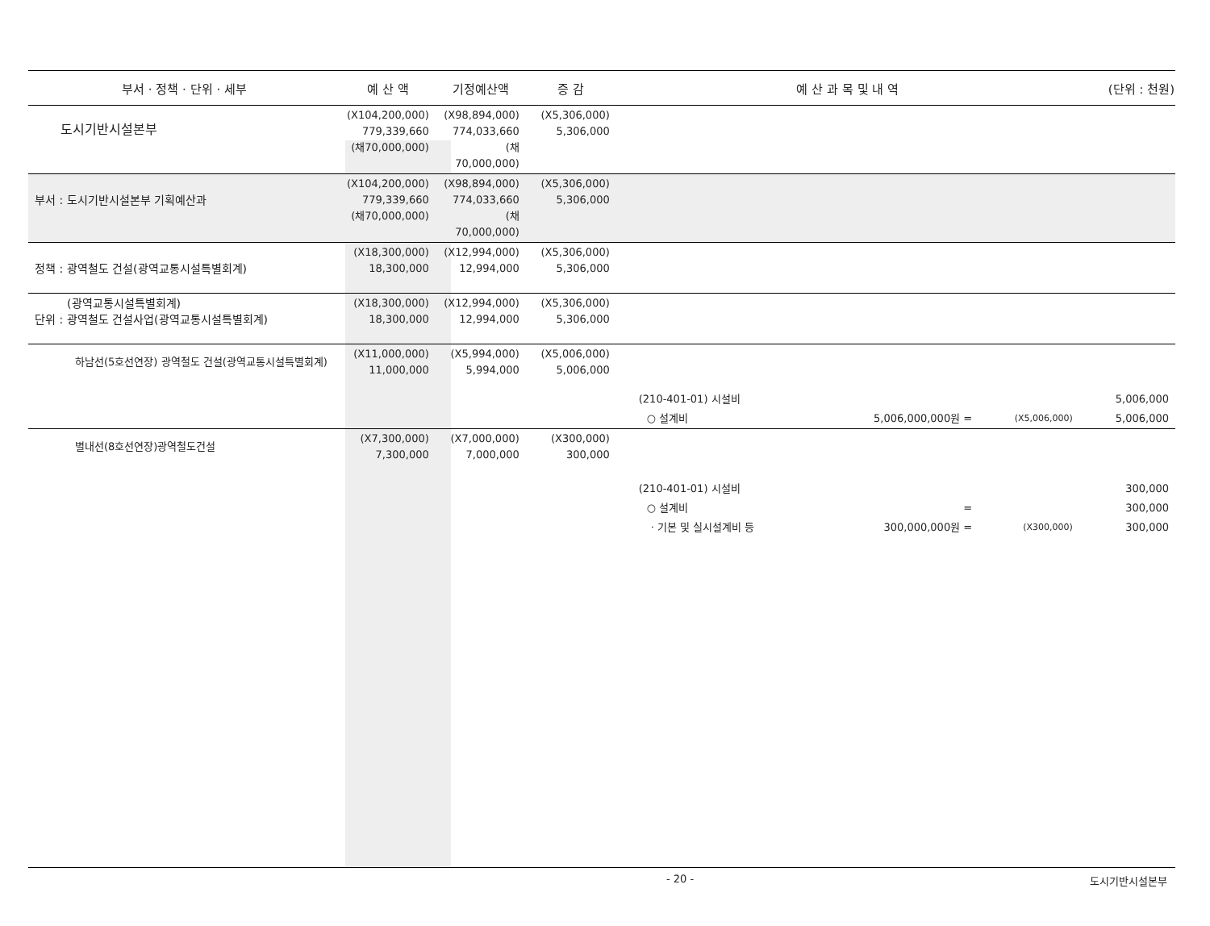| 부서 · 정책 · 단위 · 세부 | 예 산 액 | 기정예산액 | 증 감 | 예 산 과 목 및 내 역 | | | (단위 : 천원) |
| --- | --- | --- | --- | --- | --- | --- | --- |
| 도시기반시설본부 | (X104,200,000) 779,339,660 (채70,000,000) | (X98,894,000) 774,033,660 (채70,000,000) | (X5,306,000) 5,306,000 | | | | |
| 부서 : 도시기반시설본부 기획예산과 | (X104,200,000) 779,339,660 (채70,000,000) | (X98,894,000) 774,033,660 (채70,000,000) | (X5,306,000) 5,306,000 | | | | |
| 정책 : 광역철도 건설(광역교통시설특별회계) | (X18,300,000) 18,300,000 | (X12,994,000) 12,994,000 | (X5,306,000) 5,306,000 | | | | |
| (광역교통시설특별회계) 단위 : 광역철도 건설사업(광역교통시설특별회계) | (X18,300,000) 18,300,000 | (X12,994,000) 12,994,000 | (X5,306,000) 5,306,000 | | | | |
| 하남선(5호선연장) 광역철도 건설(광역교통시설특별회계) | (X11,000,000) 11,000,000 | (X5,994,000) 5,994,000 | (X5,006,000) 5,006,000 | | | | |
| | | | (210-401-01) 시설비 | | | | 5,006,000 |
| | | | ○ 설계비 | | 5,006,000,000원 = | (X5,006,000) | 5,006,000 |
| 별내선(8호선연장)광역철도건설 | (X7,300,000) 7,300,000 | (X7,000,000) 7,000,000 | (X300,000) 300,000 | | | | |
| | | | (210-401-01) 시설비 | | | | 300,000 |
| | | | ○ 설계비 | | = | | 300,000 |
| | | | · 기본 및 실시설계비 등 | | 300,000,000원 = | (X300,000) | 300,000 |
- 20 - 도시기반시설본부